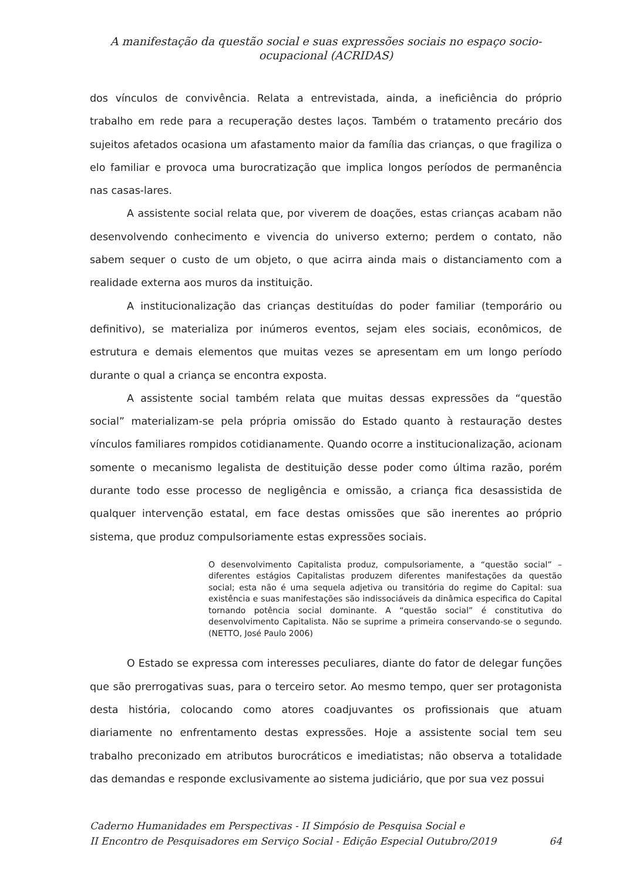A manifestação da questão social e suas expressões sociais no espaço socio-
ocupacional (ACRIDAS)
dos vínculos de convivência. Relata a entrevistada, ainda, a ineficiência do próprio trabalho em rede para a recuperação destes laços. Também o tratamento precário dos sujeitos afetados ocasiona um afastamento maior da família das crianças, o que fragiliza o elo familiar e provoca uma burocratização que implica longos períodos de permanência nas casas-lares.
A assistente social relata que, por viverem de doações, estas crianças acabam não desenvolvendo conhecimento e vivencia do universo externo; perdem o contato, não sabem sequer o custo de um objeto, o que acirra ainda mais o distanciamento com a realidade externa aos muros da instituição.
A institucionalização das crianças destituídas do poder familiar (temporário ou definitivo), se materializa por inúmeros eventos, sejam eles sociais, econômicos, de estrutura e demais elementos que muitas vezes se apresentam em um longo período durante o qual a criança se encontra exposta.
A assistente social também relata que muitas dessas expressões da “questão social” materializam-se pela própria omissão do Estado quanto à restauração destes vínculos familiares rompidos cotidianamente. Quando ocorre a institucionalização, acionam somente o mecanismo legalista de destituição desse poder como última razão, porém durante todo esse processo de negligência e omissão, a criança fica desassistida de qualquer intervenção estatal, em face destas omissões que são inerentes ao próprio sistema, que produz compulsoriamente estas expressões sociais.
O desenvolvimento Capitalista produz, compulsoriamente, a “questão social” – diferentes estágios Capitalistas produzem diferentes manifestações da questão social; esta não é uma sequela adjetiva ou transitória do regime do Capital: sua existência e suas manifestações são indissociáveis da dinâmica especifica do Capital tornando potência social dominante. A “questão social” é constitutiva do desenvolvimento Capitalista. Não se suprime a primeira conservando-se o segundo. (NETTO, José Paulo 2006)
O Estado se expressa com interesses peculiares, diante do fator de delegar funções que são prerrogativas suas, para o terceiro setor. Ao mesmo tempo, quer ser protagonista desta história, colocando como atores coadjuvantes os profissionais que atuam diariamente no enfrentamento destas expressões. Hoje a assistente social tem seu trabalho preconizado em atributos burocráticos e imediatistas; não observa a totalidade das demandas e responde exclusivamente ao sistema judiciário, que por sua vez possui
Caderno Humanidades em Perspectivas - II Simpósio de Pesquisa Social e
II Encontro de Pesquisadores em Serviço Social - Edição Especial Outubro/2019
64